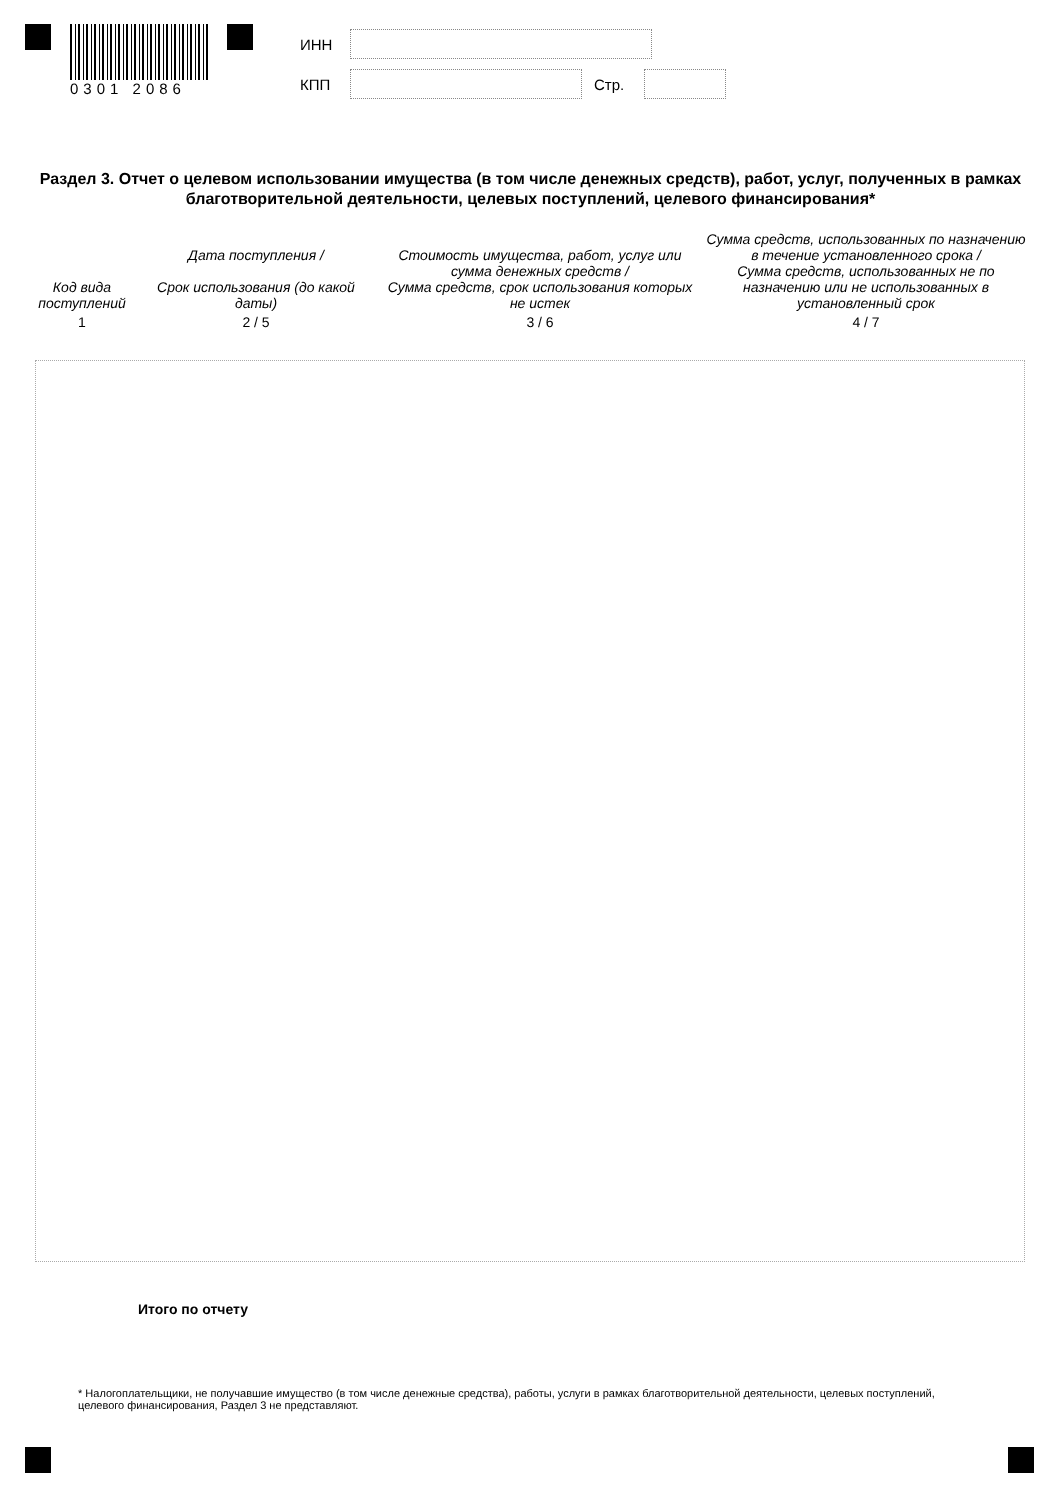0301 2086
ИНН
КПП Стр.
Раздел 3. Отчет о целевом использовании имущества (в том числе денежных средств), работ, услуг, полученных в рамках благотворительной деятельности, целевых поступлений, целевого финансирования*
| Код вида поступлений | Дата поступления / Срок использования (до какой даты) | Стоимость имущества, работ, услуг или сумма денежных средств / Сумма средств, срок использования которых не истек | Сумма средств, использованных по назначению в течение установленного срока / Сумма средств, использованных не по назначению или не использованных в установленный срок |
| --- | --- | --- | --- |
| 1 | 2 / 5 | 3 / 6 | 4 / 7 |
Итого по отчету
* Налогоплательщики, не получавшие имущество (в том числе денежные средства), работы, услуги в рамках благотворительной деятельности, целевых поступлений, целевого финансирования, Раздел 3 не представляют.